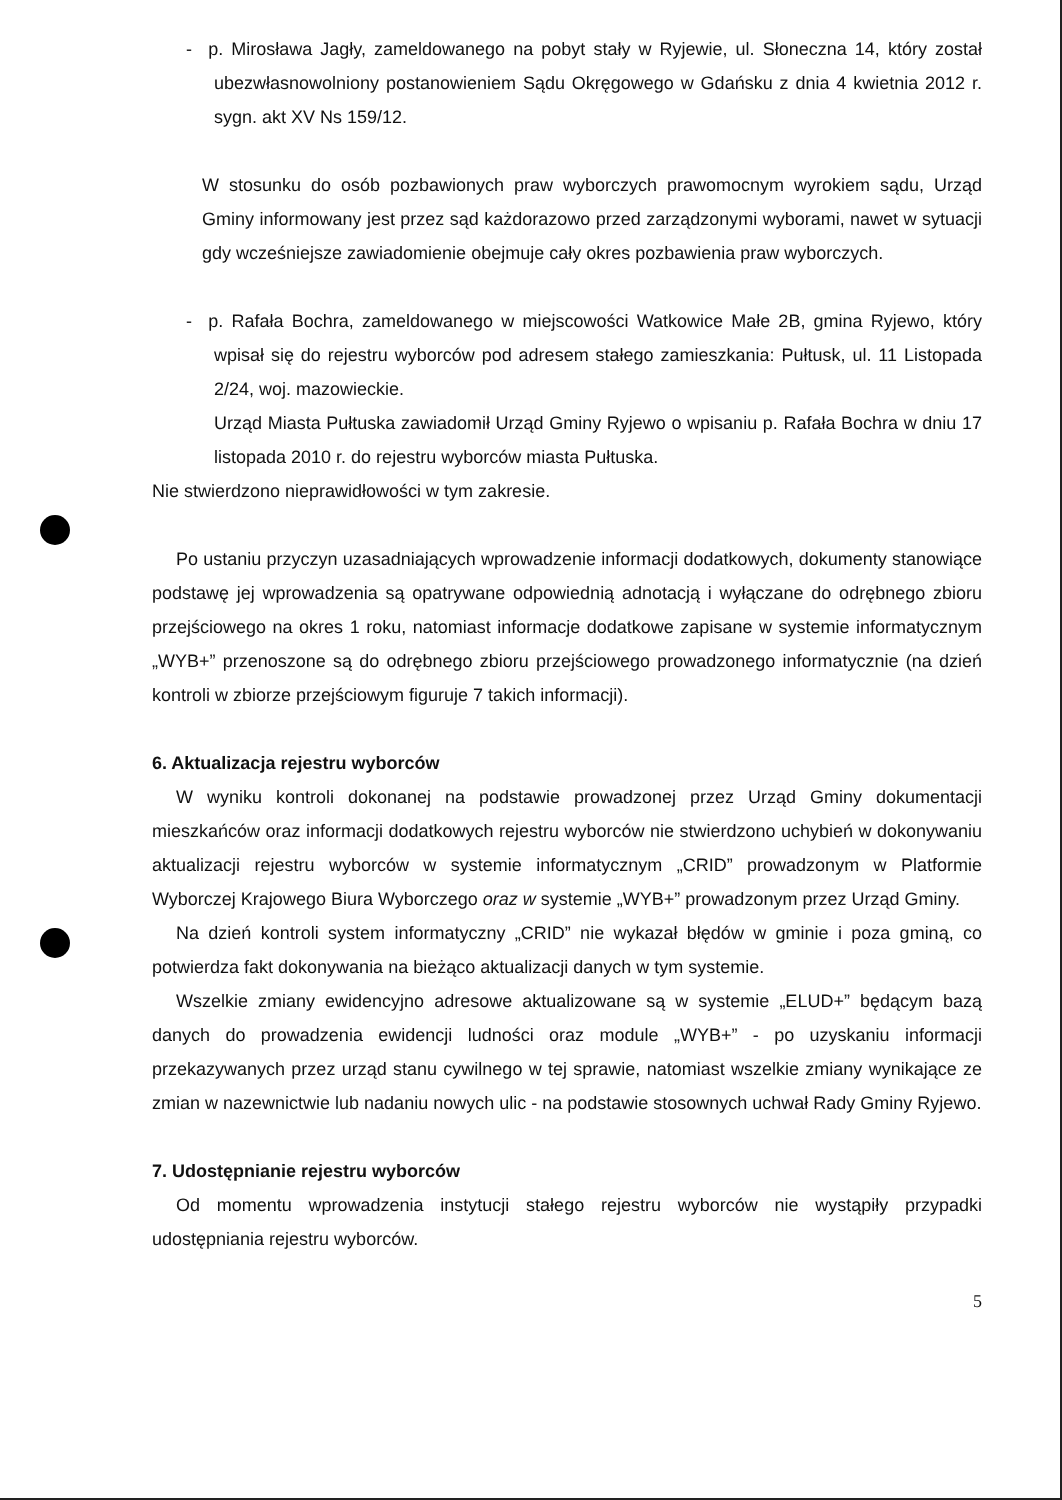- p. Mirosława Jagły, zameldowanego na pobyt stały w Ryjewie, ul. Słoneczna 14, który został ubezwłasnowolniony postanowieniem Sądu Okręgowego w Gdańsku z dnia 4 kwietnia 2012 r. sygn. akt XV Ns 159/12.
W stosunku do osób pozbawionych praw wyborczych prawomocnym wyrokiem sądu, Urząd Gminy informowany jest przez sąd każdorazowo przed zarządzonymi wyborami, nawet w sytuacji gdy wcześniejsze zawiadomienie obejmuje cały okres pozbawienia praw wyborczych.
- p. Rafała Bochra, zameldowanego w miejscowości Watkowice Małe 2B, gmina Ryjewo, który wpisał się do rejestru wyborców pod adresem stałego zamieszkania: Pułtusk, ul. 11 Listopada 2/24, woj. mazowieckie.
Urząd Miasta Pułtuska zawiadomił Urząd Gminy Ryjewo o wpisaniu p. Rafała Bochra w dniu 17 listopada 2010 r. do rejestru wyborców miasta Pułtuska.
Nie stwierdzono nieprawidłowości w tym zakresie.
Po ustaniu przyczyn uzasadniających wprowadzenie informacji dodatkowych, dokumenty stanowiące podstawę jej wprowadzenia są opatrywane odpowiednią adnotacją i wyłączane do odrębnego zbioru przejściowego na okres 1 roku, natomiast informacje dodatkowe zapisane w systemie informatycznym „WYB+” przenoszone są do odrębnego zbioru przejściowego prowadzonego informatycznie (na dzień kontroli w zbiorze przejściowym figuruje 7 takich informacji).
6. Aktualizacja rejestru wyborców
W wyniku kontroli dokonanej na podstawie prowadzonej przez Urząd Gminy dokumentacji mieszkańców oraz informacji dodatkowych rejestru wyborców nie stwierdzono uchybień w dokonywaniu aktualizacji rejestru wyborców w systemie informatycznym „CRID” prowadzonym w Platformie Wyborczej Krajowego Biura Wyborczego oraz w systemie „WYB+” prowadzonym przez Urząd Gminy.
Na dzień kontroli system informatyczny „CRID” nie wykazał błędów w gminie i poza gminą, co potwierdza fakt dokonywania na bieżąco aktualizacji danych w tym systemie.
Wszelkie zmiany ewidencyjno adresowe aktualizowane są w systemie „ELUD+” będącym bazą danych do prowadzenia ewidencji ludności oraz module „WYB+” - po uzyskaniu informacji przekazywanych przez urząd stanu cywilnego w tej sprawie, natomiast wszelkie zmiany wynikające ze zmian w nazewnictwie lub nadaniu nowych ulic - na podstawie stosownych uchwał Rady Gminy Ryjewo.
7. Udostępnianie rejestru wyborców
Od momentu wprowadzenia instytucji stałego rejestru wyborców nie wystąpiły przypadki udostępniania rejestru wyborców.
5